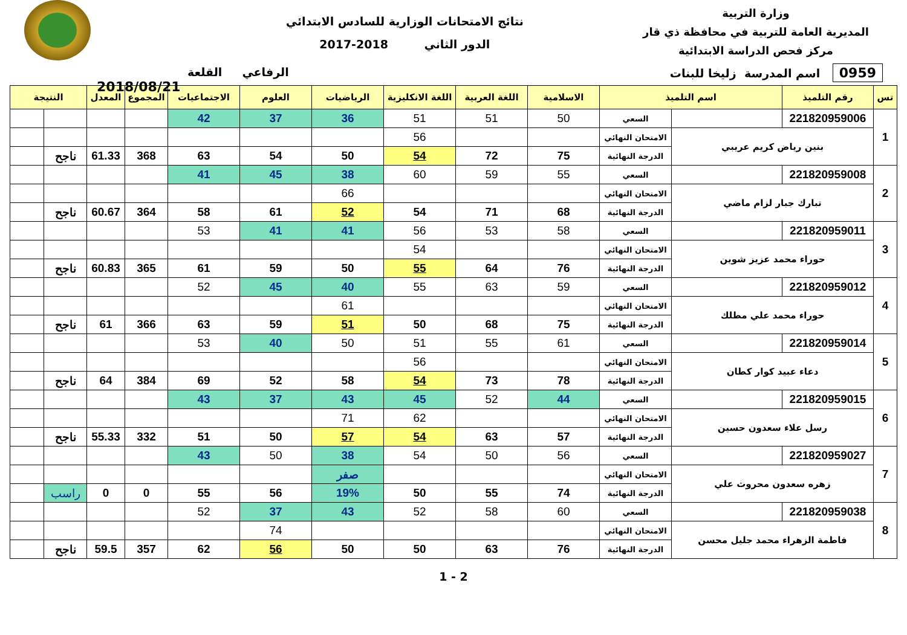وزارة التربية
المديرية العامة للتربية في محافظة ذي قار
مركز فحص الدراسة الابتدائية
نتائج الامتحانات الوزارية للسادس الابتدائي
الدور الثاني 2018-2017
2018/08/21
0959 اسم المدرسة زليخا للبنات الرفاعي القلعة
| تس | رقم التلميذ | اسم التلميذ | | الاسلامية | اللغة العربية | اللغة الانكليزية | الرياضيات | العلوم | الاجتماعيات | المجموع | المعدل | النتيجة | |
| --- | --- | --- | --- | --- | --- | --- | --- | --- | --- | --- | --- | --- | --- |
| 1 | 221820959006 | | السعي | 50 | 51 | 51 | 36 | 37 | 42 | | | | |
| | بنين رياض كريم عريبي | | الامتحان النهائي | | | 56 | | | | | | | |
| | | | الدرجة النهائية | 75 | 72 | 54 | 50 | 54 | 63 | 368 | 61.33 | ناجح | |
| 2 | 221820959008 | | السعي | 55 | 59 | 60 | 38 | 45 | 41 | | | | |
| | تبارك جبار لزام ماضي | | الامتحان النهائي | | | | 66 | | | | | | |
| | | | الدرجة النهائية | 68 | 71 | 54 | 52 | 61 | 58 | 364 | 60.67 | ناجح | |
| 3 | 221820959011 | | السعي | 58 | 53 | 56 | 41 | 41 | 53 | | | | |
| | حوراء محمد عزيز شوين | | الامتحان النهائي | | | 54 | | | | | | | |
| | | | الدرجة النهائية | 76 | 64 | 55 | 50 | 59 | 61 | 365 | 60.83 | ناجح | |
| 4 | 221820959012 | | السعي | 59 | 63 | 55 | 40 | 45 | 52 | | | | |
| | حوراء محمد علي مطلك | | الامتحان النهائي | | | | 61 | | | | | | |
| | | | الدرجة النهائية | 75 | 68 | 50 | 51 | 59 | 63 | 366 | 61 | ناجح | |
| 5 | 221820959014 | | السعي | 61 | 55 | 51 | 50 | 40 | 53 | | | | |
| | دعاء عبيد كوار كطان | | الامتحان النهائي | | | 56 | | | | | | | |
| | | | الدرجة النهائية | 78 | 73 | 54 | 58 | 52 | 69 | 384 | 64 | ناجح | |
| 6 | 221820959015 | | السعي | 44 | 52 | 45 | 43 | 37 | 43 | | | | |
| | رسل علاء سعدون حسين | | الامتحان النهائي | | | 62 | 71 | | | | | | |
| | | | الدرجة النهائية | 57 | 63 | 54 | 57 | 50 | 51 | 332 | 55.33 | ناجح | |
| 7 | 221820959027 | | السعي | 56 | 50 | 54 | 38 | 50 | 43 | | | | |
| | زهره سعدون محروث علي | | الامتحان النهائي | | | | صفر | | | | | | |
| | | | الدرجة النهائية | 74 | 55 | 50 | 19% | 56 | 55 | 0 | 0 | راسب | |
| 8 | 221820959038 | | السعي | 60 | 58 | 52 | 43 | 37 | 52 | | | | |
| | فاطمة الزهراء محمد جليل محسن | | الامتحان النهائي | | | | | 74 | | | | | |
| | | | الدرجة النهائية | 76 | 63 | 50 | 50 | 56 | 62 | 357 | 59.5 | ناجح | |
1 - 2